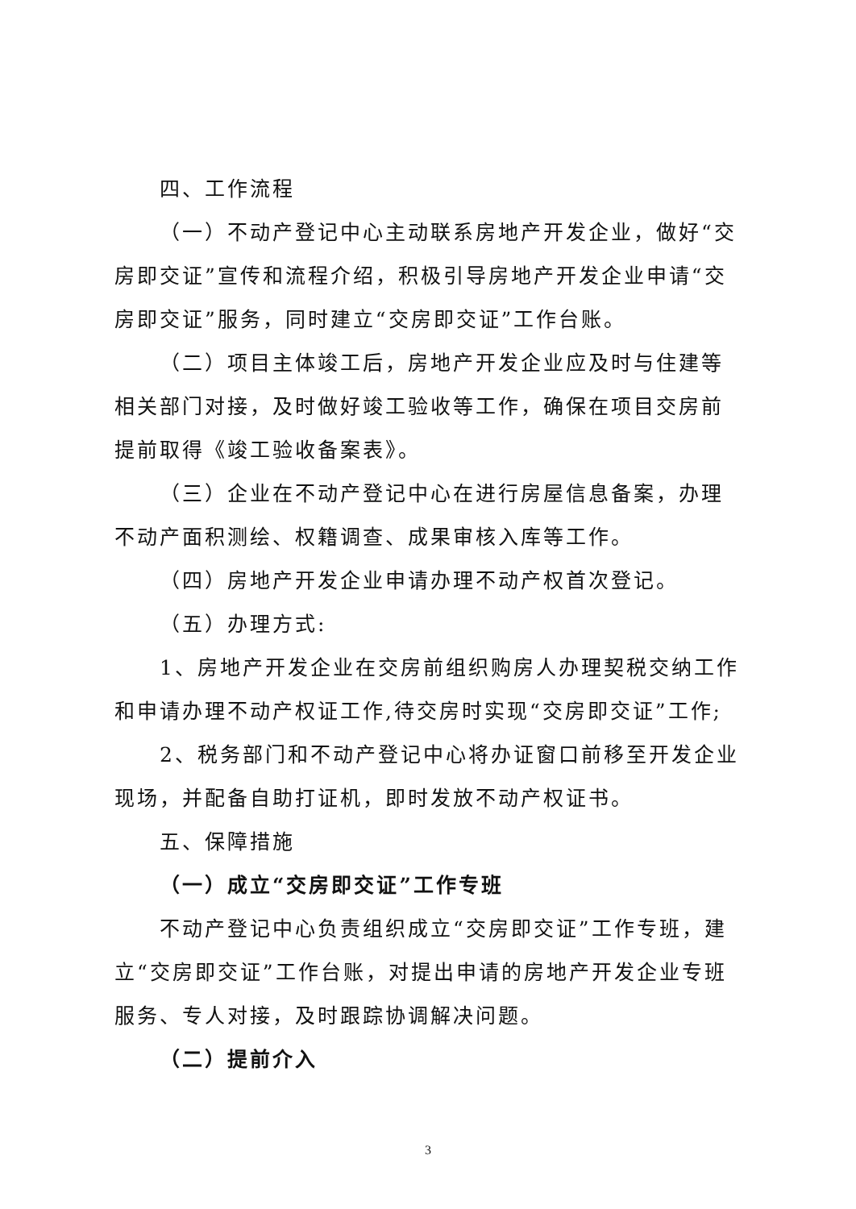四、工作流程
（一）不动产登记中心主动联系房地产开发企业，做好“交房即交证”宣传和流程介绍，积极引导房地产开发企业申请“交房即交证”服务，同时建立“交房即交证”工作台账。
（二）项目主体竣工后，房地产开发企业应及时与住建等相关部门对接，及时做好竣工验收等工作，确保在项目交房前提前取得《竣工验收备案表》。
（三）企业在不动产登记中心在进行房屋信息备案，办理不动产面积测绘、权籍调查、成果审核入库等工作。
（四）房地产开发企业申请办理不动产权首次登记。
（五）办理方式:
1、房地产开发企业在交房前组织购房人办理契税交纳工作和申请办理不动产权证工作,待交房时实现“交房即交证”工作;
2、税务部门和不动产登记中心将办证窗口前移至开发企业现场，并配备自助打证机，即时发放不动产权证书。
五、保障措施
（一）成立“交房即交证”工作专班
不动产登记中心负责组织成立“交房即交证”工作专班，建立“交房即交证”工作台账，对提出申请的房地产开发企业专班服务、专人对接，及时跟踪协调解决问题。
（二）提前介入
3